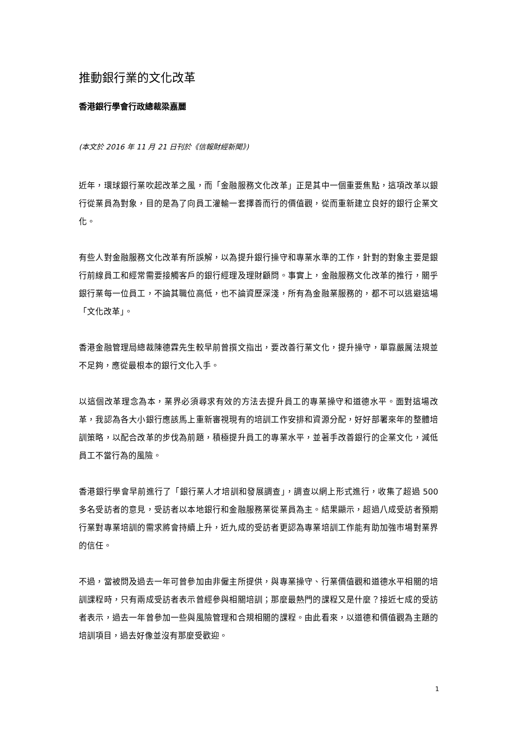推動銀行業的文化改革
香港銀行學會行政總裁梁嘉麗
(本文於 2016 年 11 月 21 日刊於《信報財經新聞》)
近年，環球銀行業吹起改革之風，而「金融服務文化改革」正是其中一個重要焦點，這項改革以銀行從業員為對象，目的是為了向員工灌輸一套擇善而行的價值觀，從而重新建立良好的銀行企業文化。
有些人對金融服務文化改革有所誤解，以為提升銀行操守和專業水準的工作，針對的對象主要是銀行前線員工和經常需要接觸客戶的銀行經理及理財顧問。事實上，金融服務文化改革的推行，關乎銀行業每一位員工，不論其職位高低，也不論資歷深淺，所有為金融業服務的，都不可以逃避這場「文化改革」。
香港金融管理局總裁陳德霖先生較早前曾撰文指出，要改善行業文化，提升操守，單靠嚴厲法規並不足夠，應從最根本的銀行文化入手。
以這個改革理念為本，業界必須尋求有效的方法去提升員工的專業操守和道德水平。面對這場改革，我認為各大小銀行應該馬上重新審視現有的培訓工作安排和資源分配，好好部署來年的整體培訓策略，以配合改革的步伐為前題，積極提升員工的專業水平，並著手改善銀行的企業文化，減低員工不當行為的風險。
香港銀行學會早前進行了「銀行業人才培訓和發展調查」，調查以網上形式進行，收集了超過 500 多名受訪者的意見，受訪者以本地銀行和金融服務業從業員為主。結果顯示，超過八成受訪者預期行業對專業培訓的需求將會持續上升，近九成的受訪者更認為專業培訓工作能有助加強市場對業界的信任。
不過，當被問及過去一年可曾參加由非僱主所提供，與專業操守、行業價值觀和道德水平相關的培訓課程時，只有兩成受訪者表示曾經參與相關培訓；那麼最熱門的課程又是什麼？接近七成的受訪者表示，過去一年曾參加一些與風險管理和合規相關的課程。由此看來，以道德和價值觀為主題的培訓項目，過去好像並沒有那麼受歡迎。
1